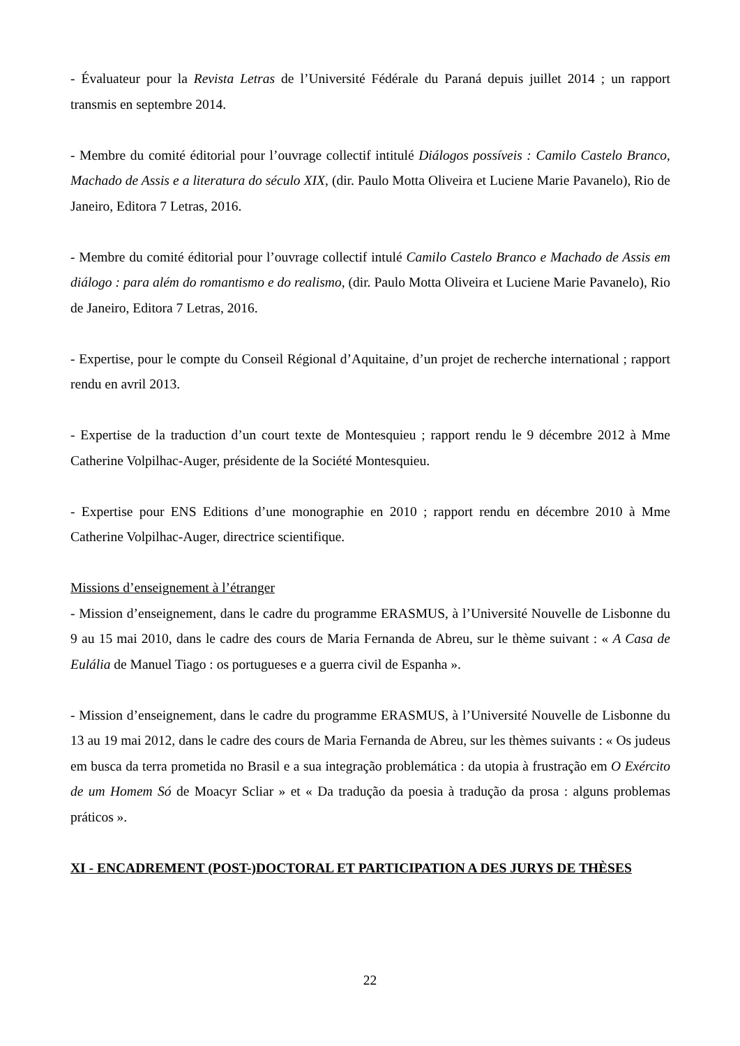- Évaluateur pour la Revista Letras de l’Université Fédérale du Paraná depuis juillet 2014 ; un rapport transmis en septembre 2014.
- Membre du comité éditorial pour l’ouvrage collectif intitulé Diálogos possíveis : Camilo Castelo Branco, Machado de Assis e a literatura do século XIX, (dir. Paulo Motta Oliveira et Luciene Marie Pavanelo), Rio de Janeiro, Editora 7 Letras, 2016.
- Membre du comité éditorial pour l’ouvrage collectif intulé Camilo Castelo Branco e Machado de Assis em diálogo : para além do romantismo e do realismo, (dir. Paulo Motta Oliveira et Luciene Marie Pavanelo), Rio de Janeiro, Editora 7 Letras, 2016.
- Expertise, pour le compte du Conseil Régional d’Aquitaine, d’un projet de recherche international ; rapport rendu en avril 2013.
- Expertise de la traduction d’un court texte de Montesquieu ; rapport rendu le 9 décembre 2012 à Mme Catherine Volpilhac-Auger, présidente de la Société Montesquieu.
- Expertise pour ENS Editions d’une monographie en 2010 ; rapport rendu en décembre 2010 à Mme Catherine Volpilhac-Auger, directrice scientifique.
Missions d’enseignement à l’étranger
- Mission d’enseignement, dans le cadre du programme ERASMUS, à l’Université Nouvelle de Lisbonne du 9 au 15 mai 2010, dans le cadre des cours de Maria Fernanda de Abreu, sur le thème suivant : « A Casa de Eulália de Manuel Tiago : os portugueses e a guerra civil de Espanha ».
- Mission d’enseignement, dans le cadre du programme ERASMUS, à l’Université Nouvelle de Lisbonne du 13 au 19 mai 2012, dans le cadre des cours de Maria Fernanda de Abreu, sur les thèmes suivants : « Os judeus em busca da terra prometida no Brasil e a sua integração problemática : da utopia à frustração em O Exército de um Homem Só de Moacyr Scliar » et « Da tradução da poesia à tradução da prosa : alguns problemas práticos ».
XI - ENCADREMENT (POST-)DOCTORAL ET PARTICIPATION A DES JURYS DE THÈSES
22